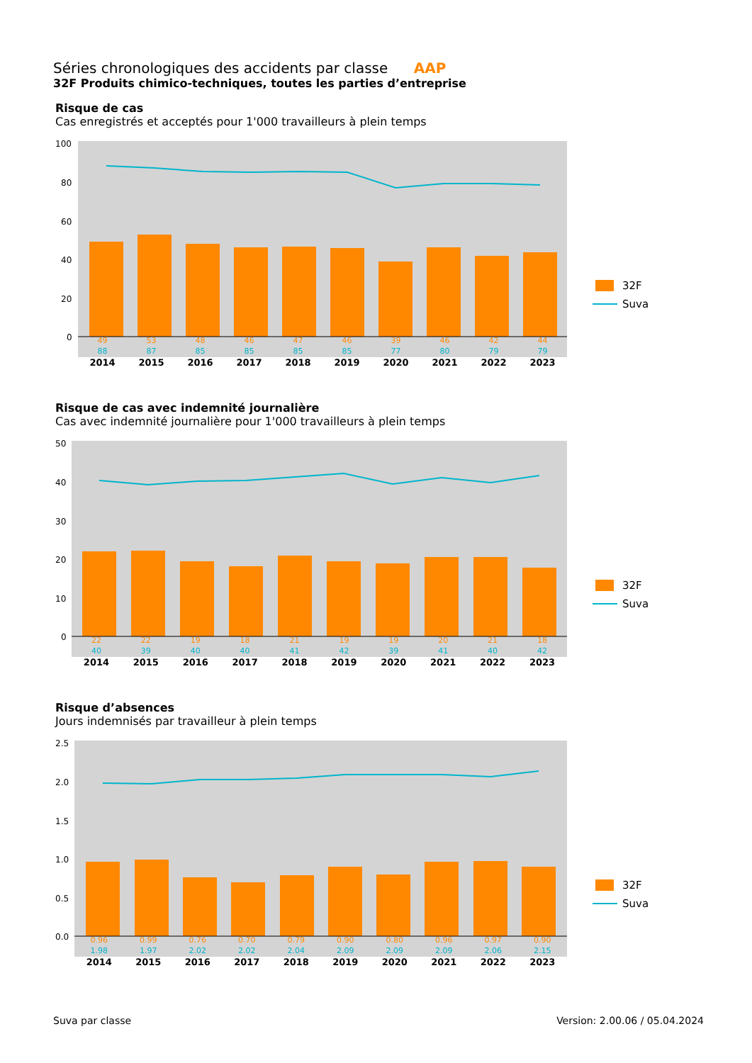Séries chronologiques des accidents par classe AAP
32F Produits chimico-techniques, toutes les parties d’entreprise
Risque de cas
Cas enregistrés et acceptés pour 1'000 travailleurs à plein temps
100
80
60
40
20
0
32F
Suva
| 49 | 53 | 48 | 46 | 47 | 46 | 39 | 46 | 42 | 44 |
| 88 | 87 | 85 | 85 | 85 | 85 | 77 | 80 | 79 | 79 |
| 2014 | 2015 | 2016 | 2017 | 2018 | 2019 | 2020 | 2021 | 2022 | 2023 |
Risque de cas avec indemnité journalière
Cas avec indemnité journalière pour 1'000 travailleurs à plein temps
50
40
30
20
10
0
32F
Suva
| 22 | 22 | 19 | 18 | 21 | 19 | 19 | 20 | 21 | 18 |
| 40 | 39 | 40 | 40 | 41 | 42 | 39 | 41 | 40 | 42 |
| 2014 | 2015 | 2016 | 2017 | 2018 | 2019 | 2020 | 2021 | 2022 | 2023 |
Risque d’absences
Jours indemnisés par travailleur à plein temps
2.5
2.0
1.5
1.0
0.5
0.0
32F
Suva
| 0.96 | 0.99 | 0.76 | 0.70 | 0.79 | 0.90 | 0.80 | 0.96 | 0.97 | 0.90 |
| 1.98 | 1.97 | 2.02 | 2.02 | 2.04 | 2.09 | 2.09 | 2.09 | 2.06 | 2.15 |
| 2014 | 2015 | 2016 | 2017 | 2018 | 2019 | 2020 | 2021 | 2022 | 2023 |
Suva par classe Version: 2.00.06 / 05.04.2024